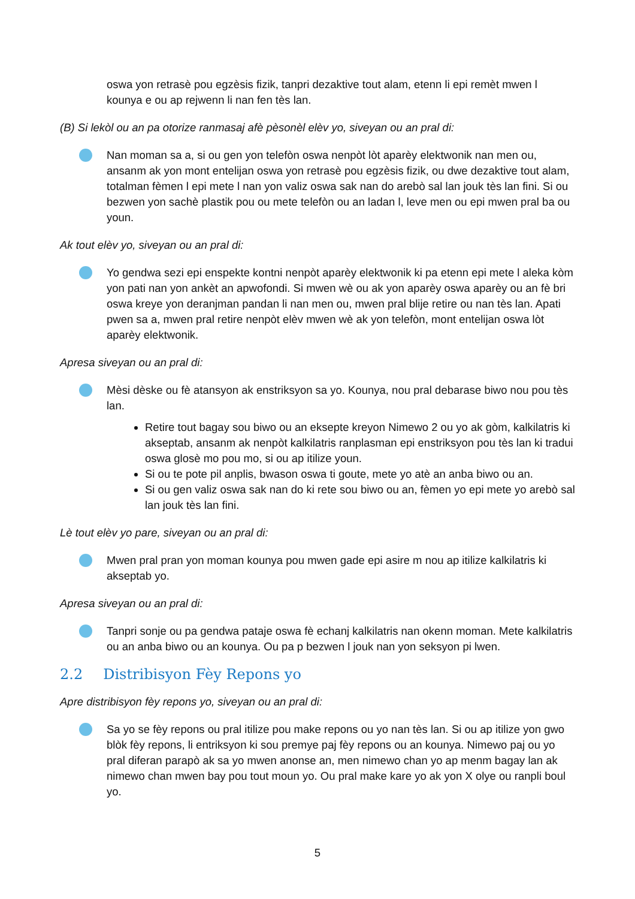oswa yon retrasè pou egzèsis fizik, tanpri dezaktive tout alam, etenn li epi remèt mwen l kounya e ou ap rejwenn li nan fen tès lan.
(B) Si lekòl ou an pa otorize ranmasaj afè pèsonèl elèv yo, siveyan ou an pral di:
Nan moman sa a, si ou gen yon telefòn oswa nenpòt lòt aparèy elektwonik nan men ou, ansanm ak yon mont entelijan oswa yon retrasè pou egzèsis fizik, ou dwe dezaktive tout alam, totalman fèmen l epi mete l nan yon valiz oswa sak nan do arebò sal lan jouk tès lan fini. Si ou bezwen yon sachè plastik pou ou mete telefòn ou an ladan l, leve men ou epi mwen pral ba ou youn.
Ak tout elèv yo, siveyan ou an pral di:
Yo gendwa sezi epi enspekte kontni nenpòt aparèy elektwonik ki pa etenn epi mete l aleka kòm yon pati nan yon ankèt an apwofondi. Si mwen wè ou ak yon aparèy oswa aparèy ou an fè bri oswa kreye yon deranjman pandan li nan men ou, mwen pral blije retire ou nan tès lan. Apati pwen sa a, mwen pral retire nenpòt elèv mwen wè ak yon telefòn, mont entelijan oswa lòt aparèy elektwonik.
Apresa siveyan ou an pral di:
Mèsi dèske ou fè atansyon ak enstriksyon sa yo. Kounya, nou pral debarase biwo nou pou tès lan.
Retire tout bagay sou biwo ou an eksepte kreyon Nimewo 2 ou yo ak gòm, kalkilatris ki akseptab, ansanm ak nenpòt kalkilatris ranplasman epi enstriksyon pou tès lan ki tradui oswa glosè mo pou mo, si ou ap itilize youn.
Si ou te pote pil anplis, bwason oswa ti goute, mete yo atè an anba biwo ou an.
Si ou gen valiz oswa sak nan do ki rete sou biwo ou an, fèmen yo epi mete yo arebò sal lan jouk tès lan fini.
Lè tout elèv yo pare, siveyan ou an pral di:
Mwen pral pran yon moman kounya pou mwen gade epi asire m nou ap itilize kalkilatris ki akseptab yo.
Apresa siveyan ou an pral di:
Tanpri sonje ou pa gendwa pataje oswa fè echanj kalkilatris nan okenn moman. Mete kalkilatris ou an anba biwo ou an kounya. Ou pa p bezwen l jouk nan yon seksyon pi lwen.
2.2 Distribisyon Fèy Repons yo
Apre distribisyon fèy repons yo, siveyan ou an pral di:
Sa yo se fèy repons ou pral itilize pou make repons ou yo nan tès lan. Si ou ap itilize yon gwo blòk fèy repons, li entriksyon ki sou premye paj fèy repons ou an kounya. Nimewo paj ou yo pral diferan parapò ak sa yo mwen anonse an, men nimewo chan yo ap menm bagay lan ak nimewo chan mwen bay pou tout moun yo. Ou pral make kare yo ak yon X olye ou ranpli boul yo.
5